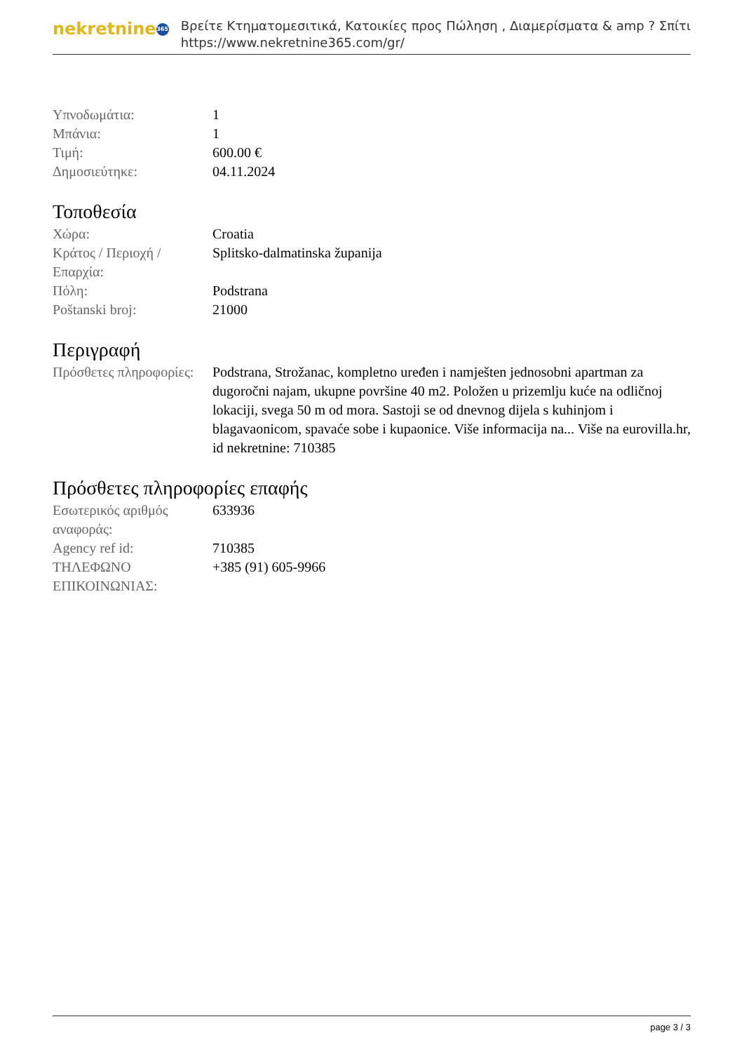nekretnine 365
Βρείτε Κτηματομεσιτικά, Κατοικίες προς Πώληση , Διαμερίσματα & amp ? Σπίτι
https://www.nekretnine365.com/gr/
| Υπνοδωμάτια: | 1 |
| Μπάνια: | 1 |
| Τιμή: | 600.00 € |
| Δημοσιεύτηκε: | 04.11.2024 |
Τοποθεσία
| Χώρα: | Croatia |
| Κράτος / Περιοχή / Επαρχία: | Splitsko-dalmatinska županija |
| Πόλη: | Podstrana |
| Poštanski broj: | 21000 |
Περιγραφή
| Πρόσθετες πληροφορίες: | Podstrana, Strožanac, kompletno uređen i namješten jednosobni apartman za dugoročni najam, ukupne površine 40 m2. Položen u prizemlju kuće na odličnoj lokaciji, svega 50 m od mora. Sastoji se od dnevnog dijela s kuhinjom i blagavaonicom, spavaće sobe i kupaonice. Više informacija na... Više na eurovilla.hr, id nekretnine: 710385 |
Πρόσθετες πληροφορίες επαφής
| Εσωτερικός αριθμός αναφοράς: | 633936 |
| Agency ref id: | 710385 |
| ΤΗΛΕΦΩΝΟ ΕΠΙΚΟΙΝΩΝΙΑΣ: | +385 (91) 605-9966 |
page 3 / 3